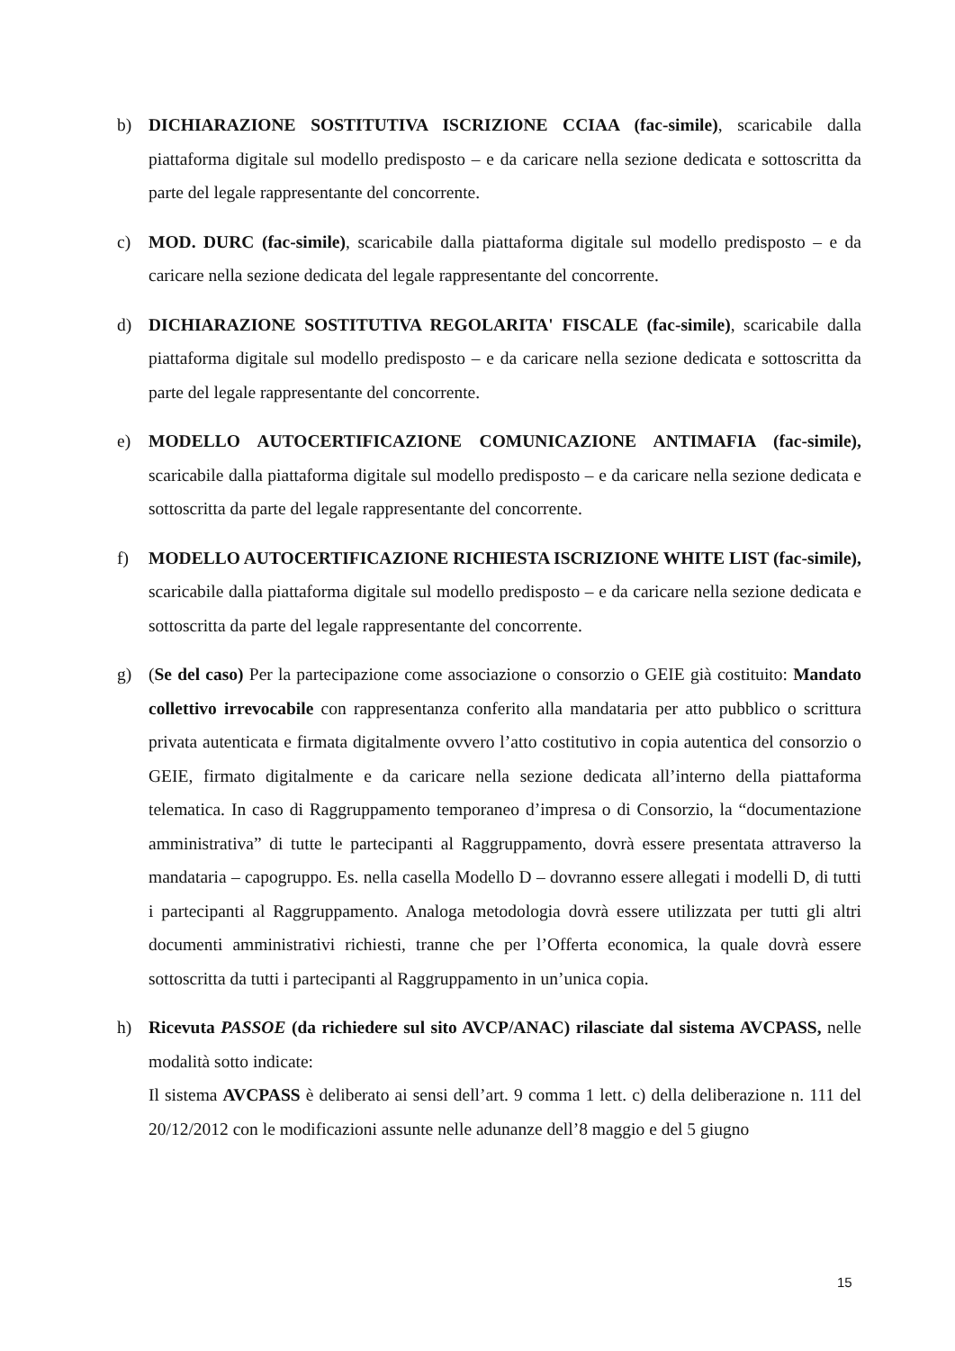b) DICHIARAZIONE SOSTITUTIVA ISCRIZIONE CCIAA (fac-simile), scaricabile dalla piattaforma digitale sul modello predisposto – e da caricare nella sezione dedicata e sottoscritta da parte del legale rappresentante del concorrente.
c) MOD. DURC (fac-simile), scaricabile dalla piattaforma digitale sul modello predisposto – e da caricare nella sezione dedicata del legale rappresentante del concorrente.
d) DICHIARAZIONE SOSTITUTIVA REGOLARITA' FISCALE (fac-simile), scaricabile dalla piattaforma digitale sul modello predisposto – e da caricare nella sezione dedicata e sottoscritta da parte del legale rappresentante del concorrente.
e) MODELLO AUTOCERTIFICAZIONE COMUNICAZIONE ANTIMAFIA (fac-simile), scaricabile dalla piattaforma digitale sul modello predisposto – e da caricare nella sezione dedicata e sottoscritta da parte del legale rappresentante del concorrente.
f) MODELLO AUTOCERTIFICAZIONE RICHIESTA ISCRIZIONE WHITE LIST (fac-simile), scaricabile dalla piattaforma digitale sul modello predisposto – e da caricare nella sezione dedicata e sottoscritta da parte del legale rappresentante del concorrente.
g) (Se del caso) Per la partecipazione come associazione o consorzio o GEIE già costituito: Mandato collettivo irrevocabile con rappresentanza conferito alla mandataria per atto pubblico o scrittura privata autenticata e firmata digitalmente ovvero l’atto costitutivo in copia autentica del consorzio o GEIE, firmato digitalmente e da caricare nella sezione dedicata all’interno della piattaforma telematica. In caso di Raggruppamento temporaneo d’impresa o di Consorzio, la “documentazione amministrativa” di tutte le partecipanti al Raggruppamento, dovrà essere presentata attraverso la mandataria – capogruppo. Es. nella casella Modello D – dovranno essere allegati i modelli D, di tutti i partecipanti al Raggruppamento. Analoga metodologia dovrà essere utilizzata per tutti gli altri documenti amministrativi richiesti, tranne che per l’Offerta economica, la quale dovrà essere sottoscritta da tutti i partecipanti al Raggruppamento in un’unica copia.
h) Ricevuta PASSOE (da richiedere sul sito AVCP/ANAC) rilasciate dal sistema AVCPASS, nelle modalità sotto indicate:
Il sistema AVCPASS è deliberato ai sensi dell’art. 9 comma 1 lett. c) della deliberazione n. 111 del 20/12/2012 con le modificazioni assunte nelle adunanze dell’8 maggio e del 5 giugno
15